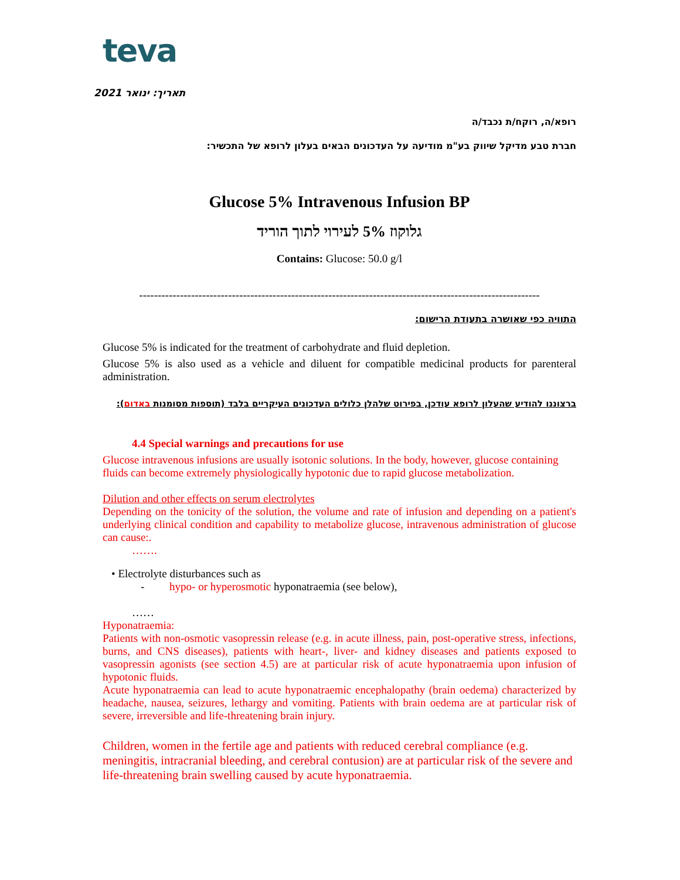teva
תאריך: ינואר 2021
רופא/ה, רוקח/ת נכבד/ה
חברת טבע מדיקל שיווק בע"מ מודיעה על העדכונים הבאים בעלון לרופא של התכשיר:
Glucose 5% Intravenous Infusion BP
גלוקוז 5% לעירוי לתוך הוריד
Contains: Glucose: 50.0 g/l
------------------------------------------------------------------------------------------------------------
התוויה כפי שאושרה בתעודת הרישום:
Glucose 5% is indicated for the treatment of carbohydrate and fluid depletion.
Glucose 5% is also used as a vehicle and diluent for compatible medicinal products for parenteral administration.
ברצוננו להודיע שהעלון לרופא עודכן, בפירוט שלהלן כלולים העדכונים העיקריים בלבד (תוספות מסומנות באדום):
4.4 Special warnings and precautions for use
Glucose intravenous infusions are usually isotonic solutions. In the body, however, glucose containing fluids can become extremely physiologically hypotonic due to rapid glucose metabolization.
Dilution and other effects on serum electrolytes
Depending on the tonicity of the solution, the volume and rate of infusion and depending on a patient's underlying clinical condition and capability to metabolize glucose, intravenous administration of glucose can cause:.
…….
• Electrolyte disturbances such as
- hypo- or hyperosmotic hyponatraemia (see below),
……
Hyponatraemia:
Patients with non-osmotic vasopressin release (e.g. in acute illness, pain, post-operative stress, infections, burns, and CNS diseases), patients with heart-, liver- and kidney diseases and patients exposed to vasopressin agonists (see section 4.5) are at particular risk of acute hyponatraemia upon infusion of hypotonic fluids.
Acute hyponatraemia can lead to acute hyponatraemic encephalopathy (brain oedema) characterized by headache, nausea, seizures, lethargy and vomiting. Patients with brain oedema are at particular risk of severe, irreversible and life-threatening brain injury.
Children, women in the fertile age and patients with reduced cerebral compliance (e.g. meningitis, intracranial bleeding, and cerebral contusion) are at particular risk of the severe and life-threatening brain swelling caused by acute hyponatraemia.